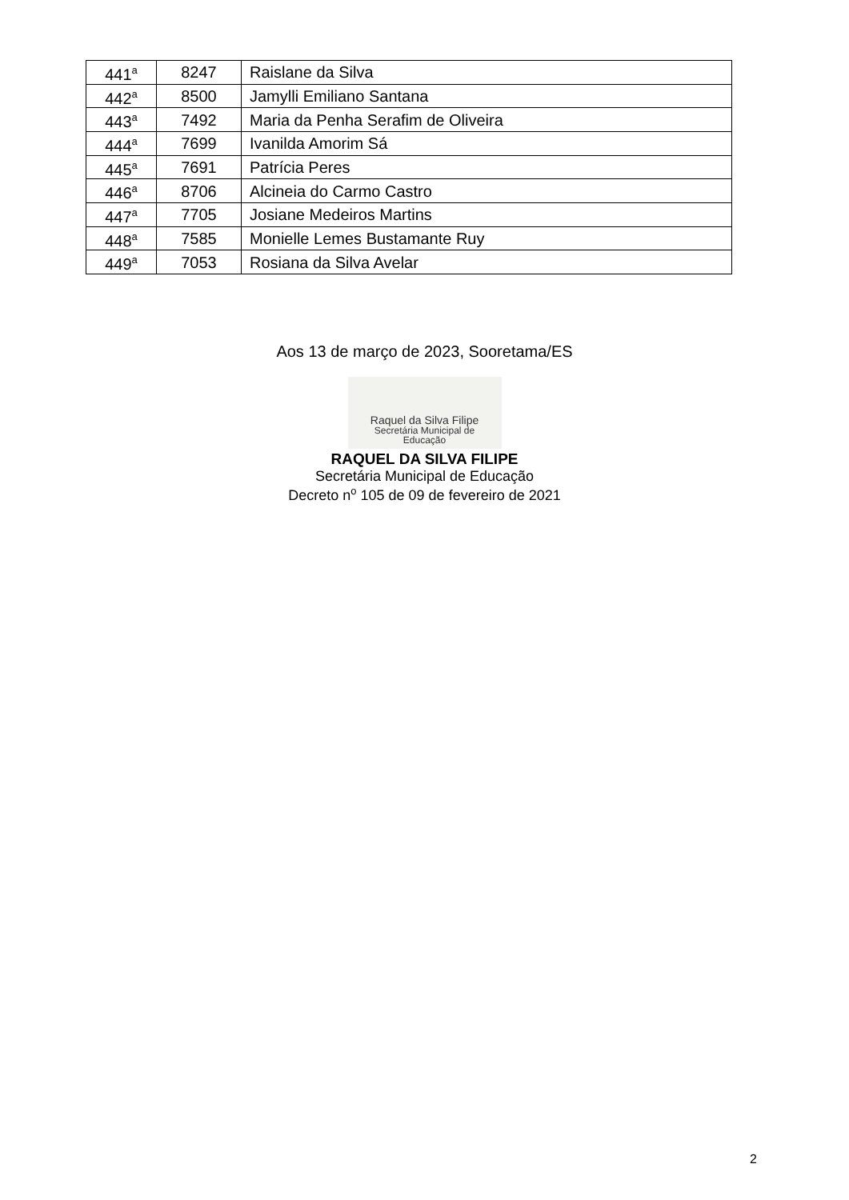| 441<sup>a</sup> | 8247 | Raislane da Silva |
| 442<sup>a</sup> | 8500 | Jamylli Emiliano Santana |
| 443<sup>a</sup> | 7492 | Maria da Penha Serafim de Oliveira |
| 444<sup>a</sup> | 7699 | Ivanilda Amorim Sá |
| 445<sup>a</sup> | 7691 | Patrícia Peres |
| 446<sup>a</sup> | 8706 | Alcineia do Carmo Castro |
| 447<sup>a</sup> | 7705 | Josiane Medeiros Martins |
| 448<sup>a</sup> | 7585 | Monielle Lemes Bustamante Ruy |
| 449<sup>a</sup> | 7053 | Rosiana da Silva Avelar |
Aos 13 de março de 2023, Sooretama/ES
Raquel da Silva Filipe
Secretária Municipal de
Educação
RAQUEL DA SILVA FILIPE
Secretária Municipal de Educação
Decreto n<sup>o</sup> 105 de 09 de fevereiro de 2021
2